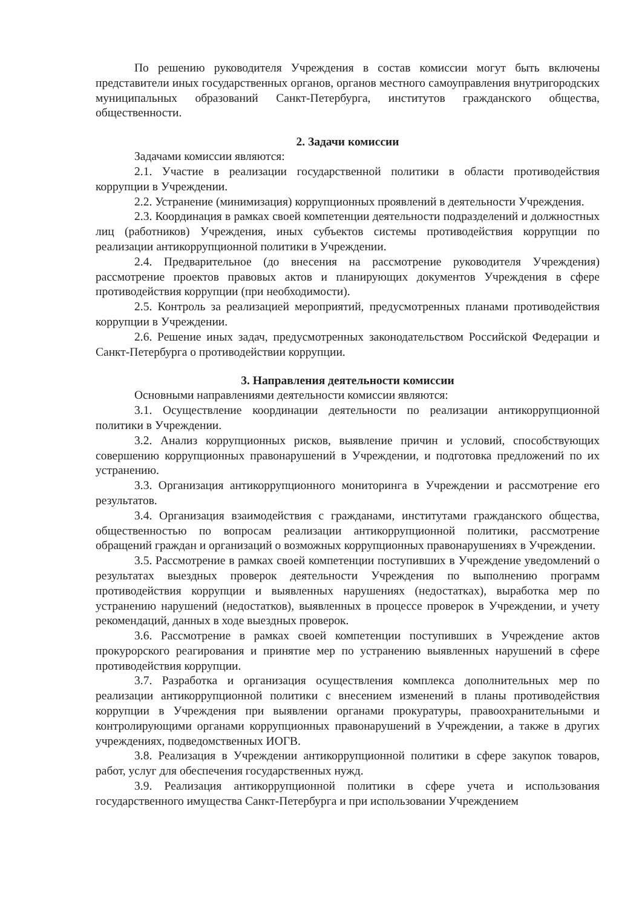По решению руководителя Учреждения в состав комиссии могут быть включены представители иных государственных органов, органов местного самоуправления внутригородских муниципальных образований Санкт-Петербурга, институтов гражданского общества, общественности.
2. Задачи комиссии
Задачами комиссии являются:
2.1. Участие в реализации государственной политики в области противодействия коррупции в Учреждении.
2.2. Устранение (минимизация) коррупционных проявлений в деятельности Учреждения.
2.3. Координация в рамках своей компетенции деятельности подразделений и должностных лиц (работников) Учреждения, иных субъектов системы противодействия коррупции по реализации антикоррупционной политики в Учреждении.
2.4. Предварительное (до внесения на рассмотрение руководителя Учреждения) рассмотрение проектов правовых актов и планирующих документов Учреждения в сфере противодействия коррупции (при необходимости).
2.5. Контроль за реализацией мероприятий, предусмотренных планами противодействия коррупции в Учреждении.
2.6. Решение иных задач, предусмотренных законодательством Российской Федерации и Санкт-Петербурга о противодействии коррупции.
3. Направления деятельности комиссии
Основными направлениями деятельности комиссии являются:
3.1. Осуществление координации деятельности по реализации антикоррупционной политики в Учреждении.
3.2. Анализ коррупционных рисков, выявление причин и условий, способствующих совершению коррупционных правонарушений в Учреждении, и подготовка предложений по их устранению.
3.3. Организация антикоррупционного мониторинга в Учреждении и рассмотрение его результатов.
3.4. Организация взаимодействия с гражданами, институтами гражданского общества, общественностью по вопросам реализации антикоррупционной политики, рассмотрение обращений граждан и организаций о возможных коррупционных правонарушениях в Учреждении.
3.5. Рассмотрение в рамках своей компетенции поступивших в Учреждение уведомлений о результатах выездных проверок деятельности Учреждения по выполнению программ противодействия коррупции и выявленных нарушениях (недостатках), выработка мер по устранению нарушений (недостатков), выявленных в процессе проверок в Учреждении, и учету рекомендаций, данных в ходе выездных проверок.
3.6. Рассмотрение в рамках своей компетенции поступивших в Учреждение актов прокурорского реагирования и принятие мер по устранению выявленных нарушений в сфере противодействия коррупции.
3.7. Разработка и организация осуществления комплекса дополнительных мер по реализации антикоррупционной политики с внесением изменений в планы противодействия коррупции в Учреждения при выявлении органами прокуратуры, правоохранительными и контролирующими органами коррупционных правонарушений в Учреждении, а также в других учреждениях, подведомственных ИОГВ.
3.8. Реализация в Учреждении антикоррупционной политики в сфере закупок товаров, работ, услуг для обеспечения государственных нужд.
3.9. Реализация антикоррупционной политики в сфере учета и использования государственного имущества Санкт-Петербурга и при использовании Учреждением